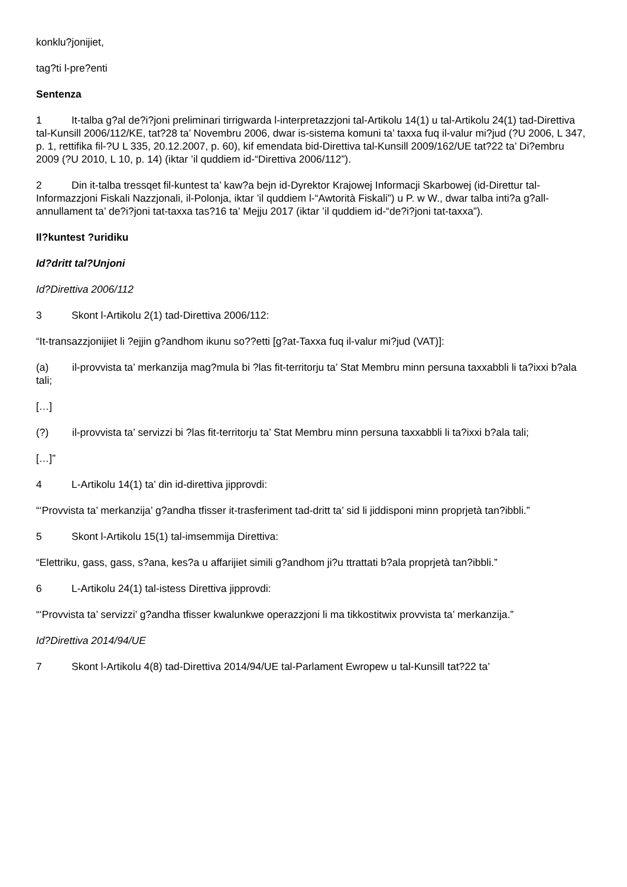konklu?jonijiet,
tag?ti l-pre?enti
Sentenza
1 It-talba g?al de?i?joni preliminari tirrigwarda l-interpretazzjoni tal-Artikolu 14(1) u tal-Artikolu 24(1) tad-Direttiva tal-Kunsill 2006/112/KE, tat?28 ta’ Novembru 2006, dwar is-sistema komuni ta’ taxxa fuq il-valur mi?jud (?U 2006, L 347, p. 1, rettifika fil-?U L 335, 20.12.2007, p. 60), kif emendata bid-Direttiva tal-Kunsill 2009/162/UE tat?22 ta’ Di?embru 2009 (?U 2010, L 10, p. 14) (iktar ’il quddiem id-“Direttiva 2006/112”).
2 Din it-talba tressqet fil-kuntest ta’ kaw?a bejn id-Dyrektor Krajowej Informacji Skarbowej (id-Direttur tal-Informazzjoni Fiskali Nazzjonali, il-Polonja, iktar ’il quddiem l-“Awtorità Fiskali”) u P. w W., dwar talba inti?a g?all-annullament ta’ de?i?joni tat-taxxa tas?16 ta’ Mejju 2017 (iktar ’il quddiem id-“de?i?joni tat-taxxa”).
Il?kuntest ?uridiku
Id?dritt tal?Unjoni
Id?Direttiva 2006/112
3 Skont l-Artikolu 2(1) tad-Direttiva 2006/112:
“It-transazzjonijiet li ?ejjin g?andhom ikunu so??etti [g?at-Taxxa fuq il-valur mi?jud (VAT)]:
(a) il-provvista ta’ merkanzija mag?mula bi ?las fit-territorju ta’ Stat Membru minn persuna taxxabbli li ta?ixxi b?ala tali;
[…]
(?) il-provvista ta’ servizzi bi ?las fit-territorju ta’ Stat Membru minn persuna taxxabbli li ta?ixxi b?ala tali;
[…]”
4 L-Artikolu 14(1) ta’ din id-direttiva jipprovdi:
“‘Provvista ta’ merkanzija’ g?andha tfisser it-trasferiment tad-dritt ta’ sid li jiddisponi minn proprjetà tan?ibbli.”
5 Skont l-Artikolu 15(1) tal-imsemmija Direttiva:
“Elettriku, gass, gass, s?ana, kes?a u affarijiet simili g?andhom ji?u ttrattati b?ala proprjetà tan?ibbli.”
6 L-Artikolu 24(1) tal-istess Direttiva jipprovdi:
“‘Provvista ta’ servizzi’ g?andha tfisser kwalunkwe operazzjoni li ma tikkostitwix provvista ta’ merkanzija.”
Id?Direttiva 2014/94/UE
7 Skont l-Artikolu 4(8) tad-Direttiva 2014/94/UE tal-Parlament Ewropew u tal-Kunsill tat?22 ta’